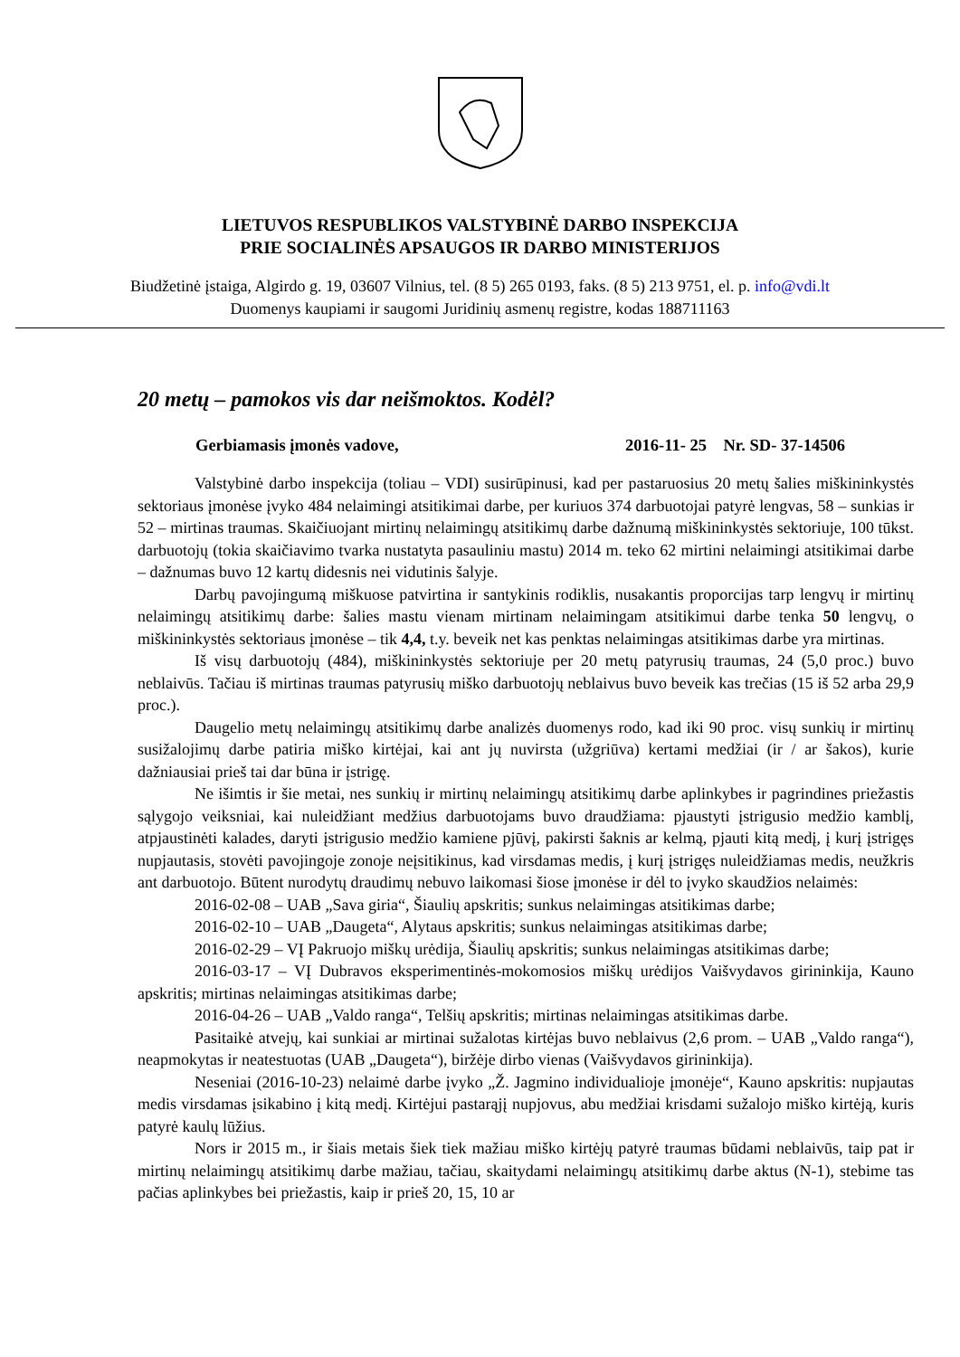LIETUVOS RESPUBLIKOS VALSTYBINĖ DARBO INSPEKCIJA
PRIE SOCIALINĖS APSAUGOS IR DARBO MINISTERIJOS
Biudžetinė įstaiga, Algirdo g. 19, 03607 Vilnius, tel. (8 5) 265 0193, faks. (8 5) 213 9751, el. p. info@vdi.lt
Duomenys kaupiami ir saugomi Juridinių asmenų registre, kodas 188711163
20 metų – pamokos vis dar neišmoktos. Kodėl?
Gerbiamasis įmonės vadove, 2016-11- 25 Nr. SD- 37-14506
Valstybinė darbo inspekcija (toliau – VDI) susirūpinusi, kad per pastaruosius 20 metų šalies miškininkystės sektoriaus įmonėse įvyko 484 nelaimingi atsitikimai darbe, per kuriuos 374 darbuotojai patyrė lengvas, 58 – sunkias ir 52 – mirtinas traumas. Skaičiuojant mirtinų nelaimingų atsitikimų darbe dažnumą miškininkystės sektoriuje, 100 tūkst. darbuotojų (tokia skaičiavimo tvarka nustatyta pasauliniu mastu) 2014 m. teko 62 mirtini nelaimingi atsitikimai darbe – dažnumas buvo 12 kartų didesnis nei vidutinis šalyje.
Darbų pavojingumą miškuose patvirtina ir santykinis rodiklis, nusakantis proporcijas tarp lengvų ir mirtinų nelaimingų atsitikimų darbe: šalies mastu vienam mirtinam nelaimingam atsitikimui darbe tenka 50 lengvų, o miškininkystės sektoriaus įmonėse – tik 4,4, t.y. beveik net kas penktas nelaimingas atsitikimas darbe yra mirtinas.
Iš visų darbuotojų (484), miškininkystės sektoriuje per 20 metų patyrusių traumas, 24 (5,0 proc.) buvo neblaivūs. Tačiau iš mirtinas traumas patyrusių miško darbuotojų neblaivus buvo beveik kas trečias (15 iš 52 arba 29,9 proc.).
Daugelio metų nelaimingų atsitikimų darbe analizės duomenys rodo, kad iki 90 proc. visų sunkių ir mirtinų susižalojimų darbe patiria miško kirtėjai, kai ant jų nuvirsta (užgriūva) kertami medžiai (ir / ar šakos), kurie dažniausiai prieš tai dar būna ir įstrigę.
Ne išimtis ir šie metai, nes sunkių ir mirtinų nelaimingų atsitikimų darbe aplinkybes ir pagrindines priežastis sąlygojo veiksniai, kai nuleidžiant medžius darbuotojams buvo draudžiama: pjaustyti įstrigusio medžio kamblį, atpjaustinėti kalades, daryti įstrigusio medžio kamiene pjūvį, pakirsti šaknis ar kelmą, pjauti kitą medį, į kurį įstrigęs nupjautasis, stovėti pavojingoje zonoje neįsitikinus, kad virsdamas medis, į kurį įstrigęs nuleidžiamas medis, neužkris ant darbuotojo. Būtent nurodytų draudimų nebuvo laikomasi šiose įmonėse ir dėl to įvyko skaudžios nelaimės:
2016-02-08 – UAB „Sava giria“, Šiaulių apskritis; sunkus nelaimingas atsitikimas darbe;
2016-02-10 – UAB „Daugeta“, Alytaus apskritis; sunkus nelaimingas atsitikimas darbe;
2016-02-29 – VĮ Pakruojo miškų urėdija, Šiaulių apskritis; sunkus nelaimingas atsitikimas darbe;
2016-03-17 – VĮ Dubravos eksperimentinės-mokomosios miškų urėdijos Vaišvydavos girininkija, Kauno apskritis; mirtinas nelaimingas atsitikimas darbe;
2016-04-26 – UAB „Valdo ranga“, Telšių apskritis; mirtinas nelaimingas atsitikimas darbe.
Pasitaikė atvejų, kai sunkiai ar mirtinai sužalotas kirtėjas buvo neblaivus (2,6 prom. – UAB „Valdo ranga“), neapmokytas ir neatestuotas (UAB „Daugeta“), biržėje dirbo vienas (Vaišvydavos girininkija).
Neseniai (2016-10-23) nelaimė darbe įvyko „Ž. Jagmino individualioje įmonėje“, Kauno apskritis: nupjautas medis virsdamas įsikabino į kitą medį. Kirtėjui pastarąjį nupjovus, abu medžiai krisdami sužalojo miško kirtėją, kuris patyrė kaulų lūžius.
Nors ir 2015 m., ir šiais metais šiek tiek mažiau miško kirtėjų patyrė traumas būdami neblaivūs, taip pat ir mirtinų nelaimingų atsitikimų darbe mažiau, tačiau, skaitydami nelaimingų atsitikimų darbe aktus (N-1), stebime tas pačias aplinkybes bei priežastis, kaip ir prieš 20, 15, 10 ar